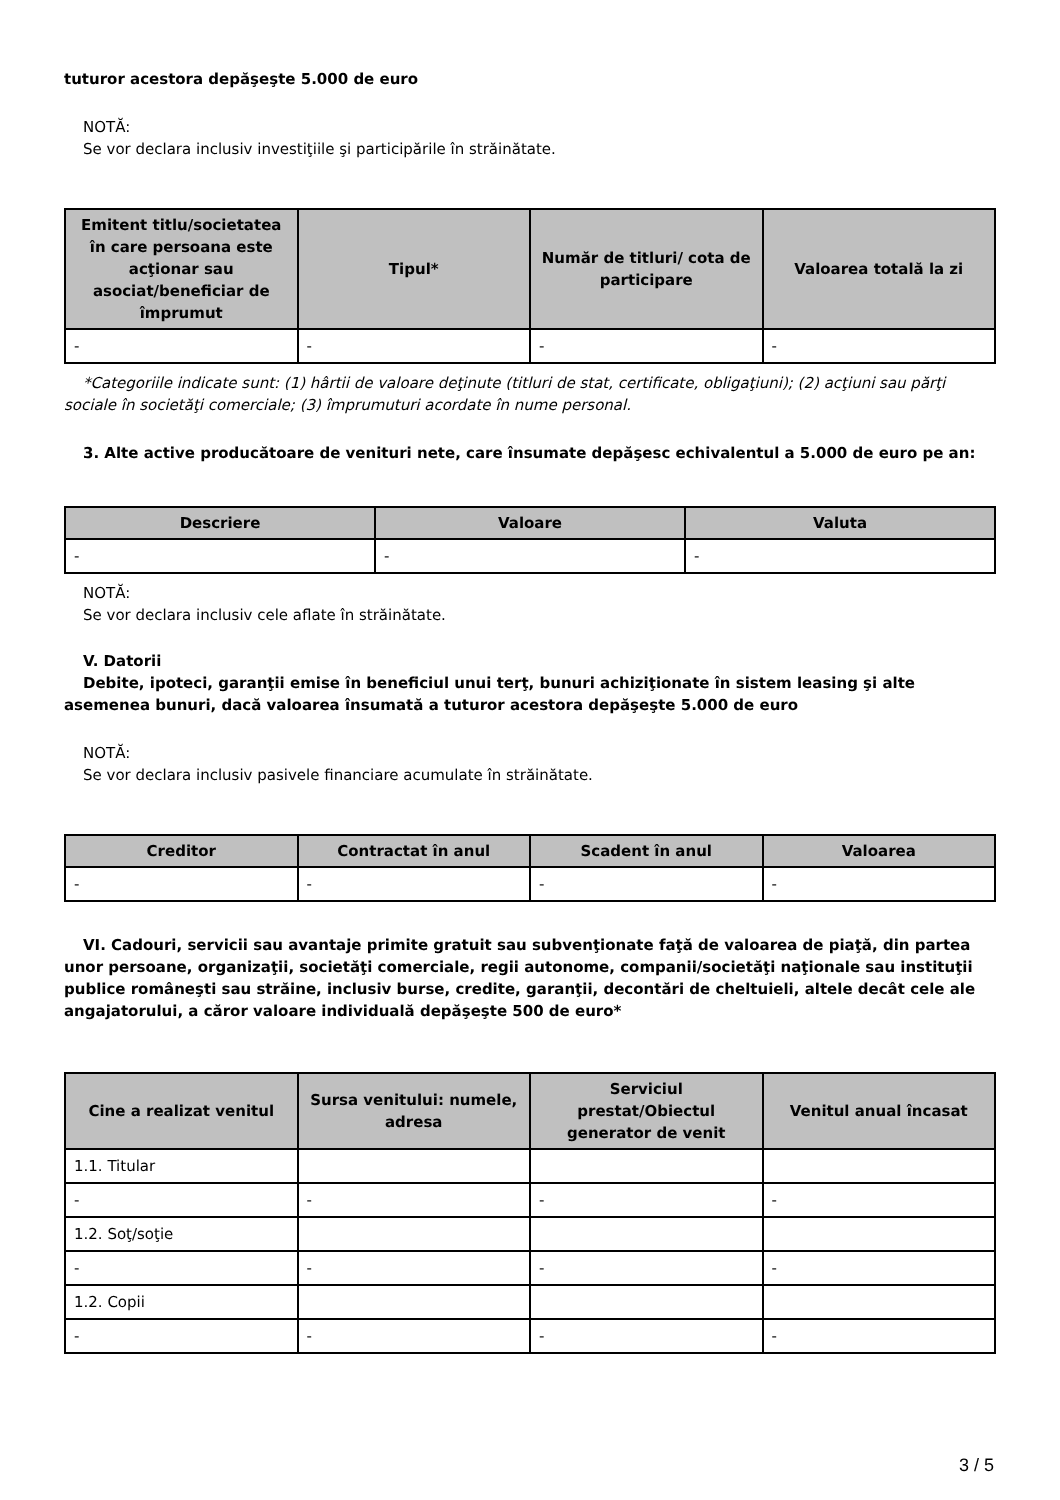tuturor acestora depăşeşte 5.000 de euro
NOTĂ:
Se vor declara inclusiv investiţiile şi participările în străinătate.
| Emitent titlu/societatea în care persoana este acţionar sau asociat/beneficiar de împrumut | Tipul* | Număr de titluri/ cota de participare | Valoarea totală la zi |
| --- | --- | --- | --- |
| - | - | - | - |
*Categoriile indicate sunt: (1) hârtii de valoare deţinute (titluri de stat, certificate, obligaţiuni); (2) acţiuni sau părţi sociale în societăţi comerciale; (3) împrumuturi acordate în nume personal.
3. Alte active producătoare de venituri nete, care însumate depăşesc echivalentul a 5.000 de euro pe an:
| Descriere | Valoare | Valuta |
| --- | --- | --- |
| - | - | - |
NOTĂ:
Se vor declara inclusiv cele aflate în străinătate.
V. Datorii
Debite, ipoteci, garanţii emise în beneficiul unui terţ, bunuri achiziţionate în sistem leasing şi alte asemenea bunuri, dacă valoarea însumată a tuturor acestora depăşeşte 5.000 de euro
NOTĂ:
Se vor declara inclusiv pasivele financiare acumulate în străinătate.
| Creditor | Contractat în anul | Scadent în anul | Valoarea |
| --- | --- | --- | --- |
| - | - | - | - |
VI. Cadouri, servicii sau avantaje primite gratuit sau subvenţionate faţă de valoarea de piaţă, din partea unor persoane, organizaţii, societăţi comerciale, regii autonome, companii/societăţi naţionale sau instituţii publice româneşti sau străine, inclusiv burse, credite, garanţii, decontări de cheltuieli, altele decât cele ale angajatorului, a căror valoare individuală depăşeşte 500 de euro*
| Cine a realizat venitul | Sursa venitului: numele, adresa | Serviciul prestat/Obiectul generator de venit | Venitul anual încasat |
| --- | --- | --- | --- |
| 1.1. Titular | | | |
| - | - | - | - |
| 1.2. Soţ/soţie | | | |
| - | - | - | - |
| 1.2. Copii | | | |
| - | - | - | - |
3 / 5